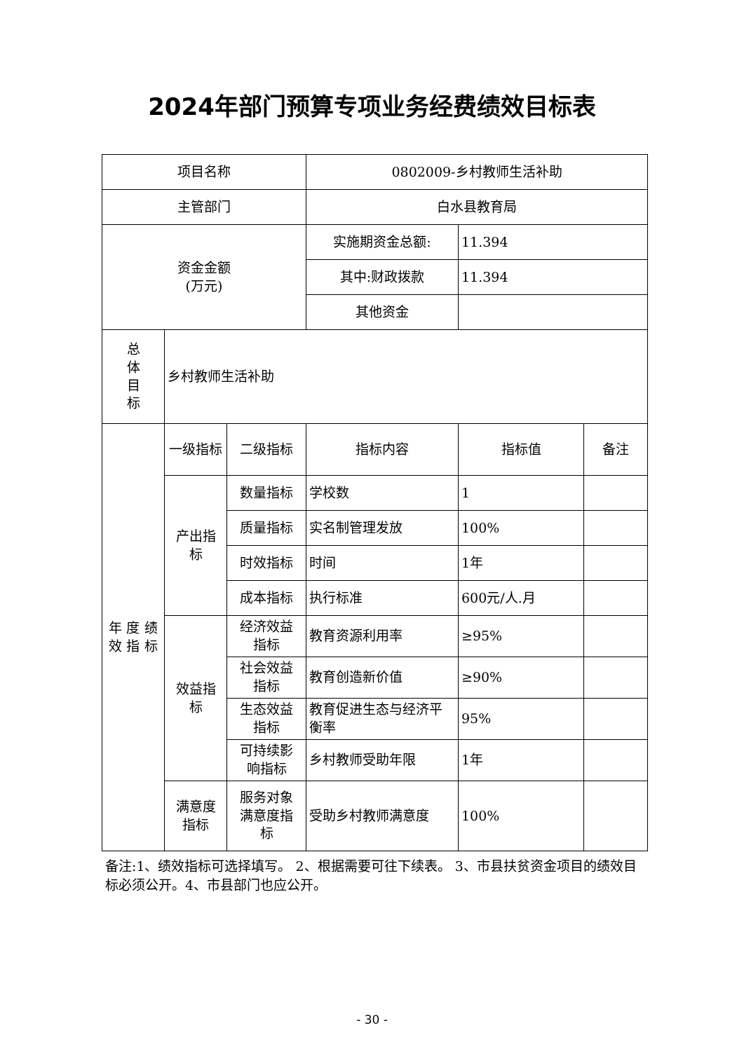2024年部门预算专项业务经费绩效目标表
| 项目名称 | | | 0802009-乡村教师生活补助 | | |
| 主管部门 | | | 白水县教育局 | | |
| 资金金额 (万元) | | | 实施期资金总额: | 11.394 | |
| | | | 其中:财政拨款 | 11.394 | |
| | | | 其他资金 | | |
| 总 体 目 标 | 乡村教师生活补助 | | | | |
| 年 度 绩 效 指 标 | 一级指标 | 二级指标 | 指标内容 | 指标值 | 备注 |
| | 产出指 标 | 数量指标 | 学校数 | 1 | |
| | | 质量指标 | 实名制管理发放 | 100% | |
| | | 时效指标 | 时间 | 1年 | |
| | | 成本指标 | 执行标准 | 600元/人.月 | |
| | 效益指 标 | 经济效益 指标 | 教育资源利用率 | ≥95% | |
| | | 社会效益 指标 | 教育创造新价值 | ≥90% | |
| | | 生态效益 指标 | 教育促进生态与经济平衡率 | 95% | |
| | | 可持续影 响指标 | 乡村教师受助年限 | 1年 | |
| | 满意度 指标 | 服务对象 满意度指 标 | 受助乡村教师满意度 | 100% | |
备注:1、绩效指标可选择填写。 2、根据需要可往下续表。 3、市县扶贫资金项目的绩效目标必须公开。4、市县部门也应公开。
- 30 -